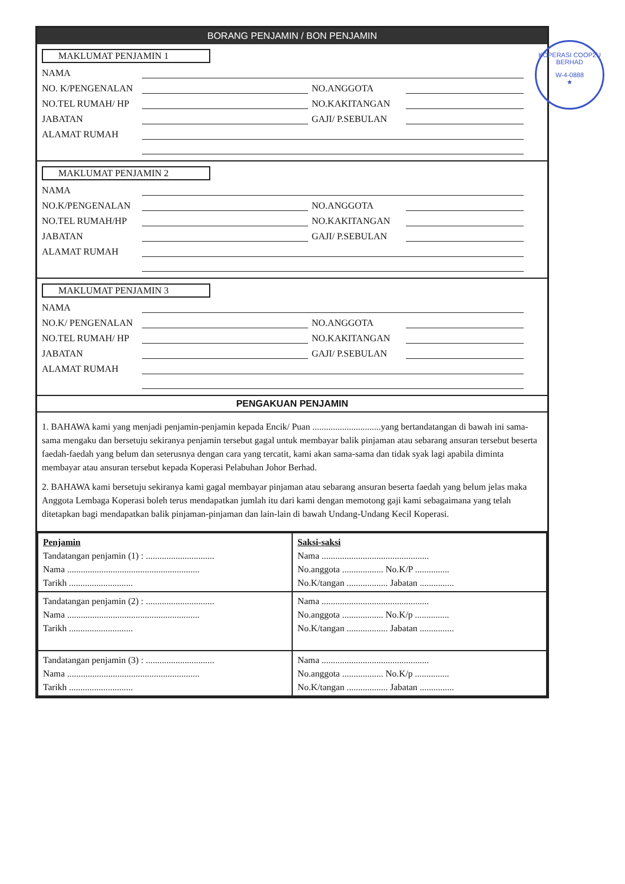BORANG PENJAMIN / BON PENJAMIN
MAKLUMAT PENJAMIN 1
NAMA
NO. K/PENGENALAN NO.ANGGOTA
NO.TEL RUMAH/ HP NO.KAKITANGAN
JABATAN GAJI/ P.SEBULAN
ALAMAT RUMAH
MAKLUMAT PENJAMIN 2
NAMA
NO.K/PENGENALAN NO.ANGGOTA
NO.TEL RUMAH/HP NO.KAKITANGAN
JABATAN GAJI/ P.SEBULAN
ALAMAT RUMAH
MAKLUMAT PENJAMIN 3
NAMA
NO.K/ PENGENALAN NO.ANGGOTA
NO.TEL RUMAH/ HP NO.KAKITANGAN
JABATAN GAJI/ P.SEBULAN
ALAMAT RUMAH
PENGAKUAN PENJAMIN
1. BAHAWA kami yang menjadi penjamin-penjamin kepada Encik/ Puan ..............................yang bertandatangan di bawah ini sama-sama mengaku dan bersetuju sekiranya penjamin tersebut gagal untuk membayar balik pinjaman atau sebarang ansuran tersebut beserta faedah-faedah yang belum dan seterusnya dengan cara yang tercatit, kami akan sama-sama dan tidak syak lagi apabila diminta membayar atau ansuran tersebut kepada Koperasi Pelabuhan Johor Berhad.
2. BAHAWA kami bersetuju sekiranya kami gagal membayar pinjaman atau sebarang ansuran beserta faedah yang belum jelas maka Anggota Lembaga Koperasi boleh terus mendapatkan jumlah itu dari kami dengan memotong gaji kami sebagaimana yang telah ditetapkan bagi mendapatkan balik pinjaman-pinjaman dan lain-lain di bawah Undang-Undang Kecil Koperasi.
| Penjamin Tandatangan penjamin (1) : .............................. Nama .......................................................... Tarikh ............................ | Saksi-saksi Nama ............................................... No.anggota .................. No.K/P ............... No.K/tangan .................. Jabatan ............... |
| Tandatangan penjamin (2) : .............................. Nama .......................................................... Tarikh ............................ | Nama ............................................... No.anggota .................. No.K/p ............... No.K/tangan .................. Jabatan ............... |
| Tandatangan penjamin (3) : .............................. Nama .......................................................... Tarikh ............................ | Nama ............................................... No.anggota .................. No.K/p ............... No.K/tangan .................. Jabatan ............... |
KOPERASI COOP2U BERHAD
W-4-0888
★